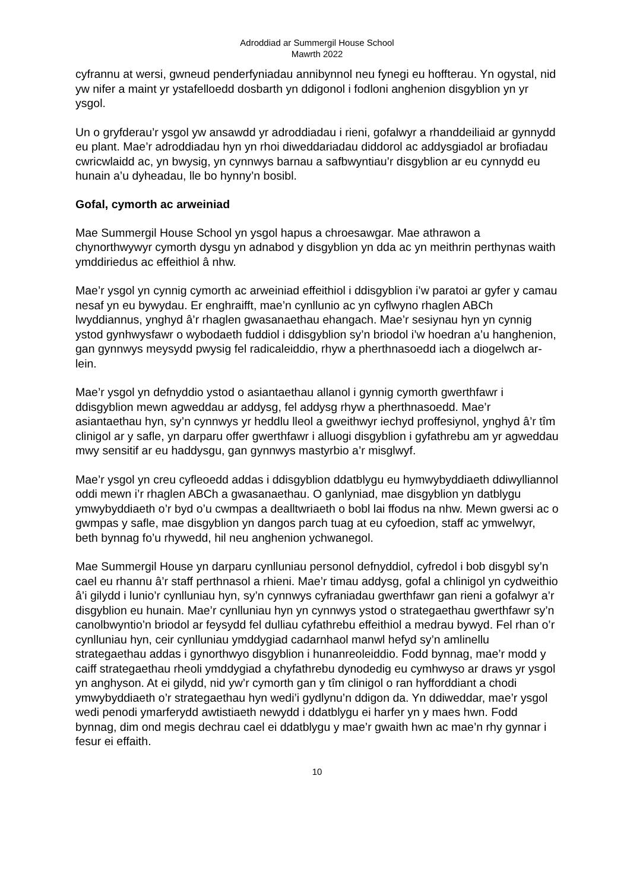Adroddiad ar Summergil House School
Mawrth 2022
cyfrannu at wersi, gwneud penderfyniadau annibynnol neu fynegi eu hoffterau. Yn ogystal, nid yw nifer a maint yr ystafelloedd dosbarth yn ddigonol i fodloni anghenion disgyblion yn yr ysgol.
Un o gryfderau’r ysgol yw ansawdd yr adroddiadau i rieni, gofalwyr a rhanddeiliaid ar gynnydd eu plant. Mae’r adroddiadau hyn yn rhoi diweddariadau diddorol ac addysgiadol ar brofiadau cwricwlaidd ac, yn bwysig, yn cynnwys barnau a safbwyntiau’r disgyblion ar eu cynnydd eu hunain a’u dyheadau, lle bo hynny’n bosibl.
Gofal, cymorth ac arweiniad
Mae Summergil House School yn ysgol hapus a chroesawgar. Mae athrawon a chynorthwywyr cymorth dysgu yn adnabod y disgyblion yn dda ac yn meithrin perthynas waith ymddiriedus ac effeithiol â nhw.
Mae’r ysgol yn cynnig cymorth ac arweiniad effeithiol i ddisgyblion i’w paratoi ar gyfer y camau nesaf yn eu bywydau. Er enghraifft, mae’n cynllunio ac yn cyflwyno rhaglen ABCh lwyddiannus, ynghyd â’r rhaglen gwasanaethau ehangach. Mae’r sesiynau hyn yn cynnig ystod gynhwysfawr o wybodaeth fuddiol i ddisgyblion sy’n briodol i’w hoedran a’u hanghenion, gan gynnwys meysydd pwysig fel radicaleiddio, rhyw a pherthnasoedd iach a diogelwch ar-lein.
Mae’r ysgol yn defnyddio ystod o asiantaethau allanol i gynnig cymorth gwerthfawr i ddisgyblion mewn agweddau ar addysg, fel addysg rhyw a pherthnasoedd. Mae’r asiantaethau hyn, sy’n cynnwys yr heddlu lleol a gweithwyr iechyd proffesiynol, ynghyd â’r tîm clinigol ar y safle, yn darparu offer gwerthfawr i alluogi disgyblion i gyfathrebu am yr agweddau mwy sensitif ar eu haddysgu, gan gynnwys mastyrbio a’r misglwyf.
Mae’r ysgol yn creu cyfleoedd addas i ddisgyblion ddatblygu eu hymwybyddiaeth ddiwylliannol oddi mewn i’r rhaglen ABCh a gwasanaethau. O ganlyniad, mae disgyblion yn datblygu ymwybyddiaeth o’r byd o’u cwmpas a dealltwriaeth o bobl lai ffodus na nhw. Mewn gwersi ac o gwmpas y safle, mae disgyblion yn dangos parch tuag at eu cyfoedion, staff ac ymwelwyr, beth bynnag fo’u rhywedd, hil neu anghenion ychwanegol.
Mae Summergil House yn darparu cynlluniau personol defnyddiol, cyfredol i bob disgybl sy’n cael eu rhannu â’r staff perthnasol a rhieni. Mae’r timau addysg, gofal a chlinigol yn cydweithio â’i gilydd i lunio’r cynlluniau hyn, sy’n cynnwys cyfraniadau gwerthfawr gan rieni a gofalwyr a’r disgyblion eu hunain. Mae’r cynlluniau hyn yn cynnwys ystod o strategaethau gwerthfawr sy’n canolbwyntio’n briodol ar feysydd fel dulliau cyfathrebu effeithiol a medrau bywyd. Fel rhan o’r cynlluniau hyn, ceir cynlluniau ymddygiad cadarnhaol manwl hefyd sy’n amlinellu strategaethau addas i gynorthwyo disgyblion i hunanreoleiddio. Fodd bynnag, mae’r modd y caiff strategaethau rheoli ymddygiad a chyfathrebu dynodedig eu cymhwyso ar draws yr ysgol yn anghyson. At ei gilydd, nid yw’r cymorth gan y tîm clinigol o ran hyfforddiant a chodi ymwybyddiaeth o’r strategaethau hyn wedi’i gydlynu’n ddigon da. Yn ddiweddar, mae’r ysgol wedi penodi ymarferydd awtistiaeth newydd i ddatblygu ei harfer yn y maes hwn. Fodd bynnag, dim ond megis dechrau cael ei ddatblygu y mae’r gwaith hwn ac mae’n rhy gynnar i fesur ei effaith.
10